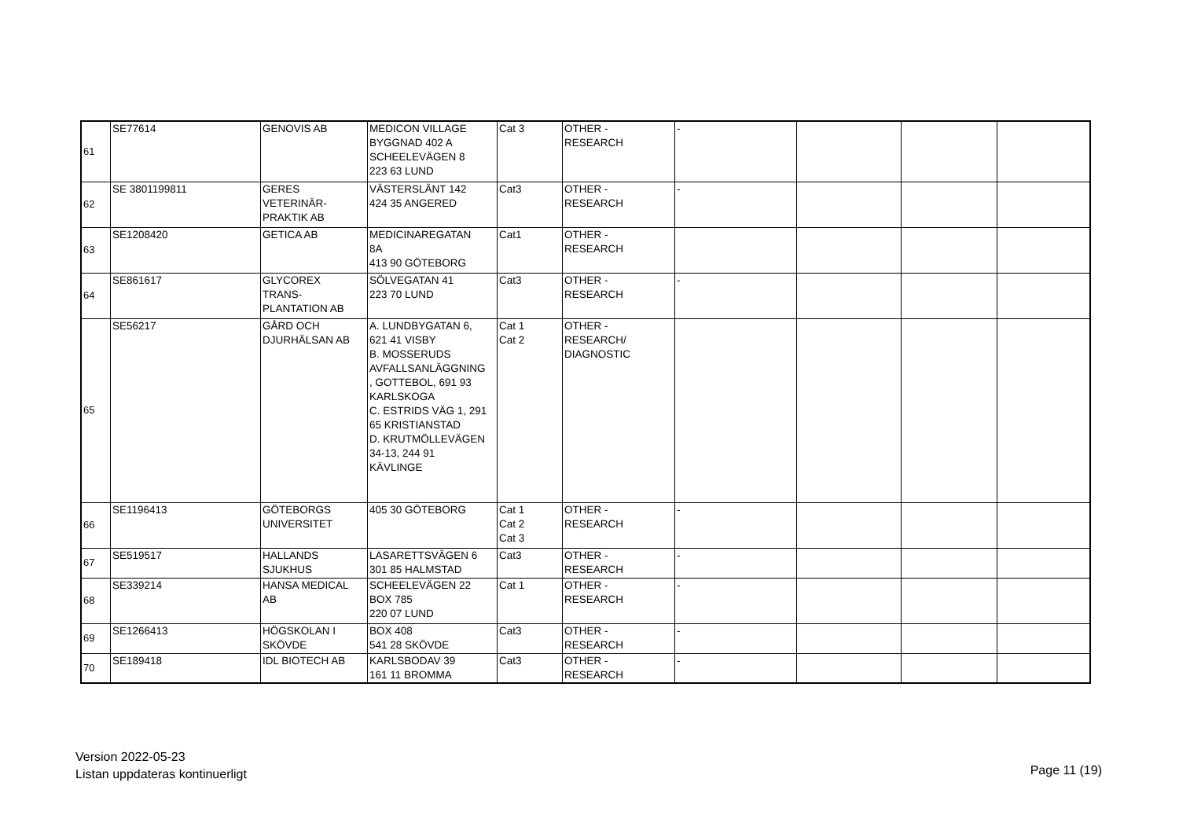| 61 | SE77614 | GENOVIS AB | MEDICON VILLAGE BYGGNAD 402 A SCHEELEVÄGEN 8 223 63 LUND | Cat 3 | OTHER - RESEARCH | - | | | |
| 62 | SE 3801199811 | GERES VETERINÄR- PRAKTIK AB | VÄSTERSLÄNT 142 424 35 ANGERED | Cat3 | OTHER - RESEARCH | - | | | |
| 63 | SE1208420 | GETICA AB | MEDICINAREGATAN 8A 413 90 GÖTEBORG | Cat1 | OTHER - RESEARCH | | | | |
| 64 | SE861617 | GLYCOREX TRANS- PLANTATION AB | SÖLVEGATAN 41 223 70 LUND | Cat3 | OTHER - RESEARCH | - | | | |
| 65 | SE56217 | GÅRD OCH DJURHÄLSAN AB | A. LUNDBYGATAN 6, 621 41 VISBY B. MOSSERUDS AVFALLSANLÄGGNING , GOTTEBOL, 691 93 KARLSKOGA C. ESTRIDS VÄG 1, 291 65 KRISTIANSTAD D. KRUTMÖLLEVÄGEN 34-13, 244 91 KÄVLINGE | Cat 1 Cat 2 | OTHER - RESEARCH/ DIAGNOSTIC | | | | |
| 66 | SE1196413 | GÖTEBORGS UNIVERSITET | 405 30 GÖTEBORG | Cat 1 Cat 2 Cat 3 | OTHER - RESEARCH | - | | | |
| 67 | SE519517 | HALLANDS SJUKHUS | LASARETTSVÄGEN 6 301 85 HALMSTAD | Cat3 | OTHER - RESEARCH | - | | | |
| 68 | SE339214 | HANSA MEDICAL AB | SCHEELEVÄGEN 22 BOX 785 220 07 LUND | Cat 1 | OTHER - RESEARCH | - | | | |
| 69 | SE1266413 | HÖGSKOLAN I SKÖVDE | BOX 408 541 28 SKÖVDE | Cat3 | OTHER - RESEARCH | - | | | |
| 70 | SE189418 | IDL BIOTECH AB | KARLSBODAV 39 161 11 BROMMA | Cat3 | OTHER - RESEARCH | - | | | |
Version 2022-05-23
Listan uppdateras kontinuerligt
Page 11 (19)